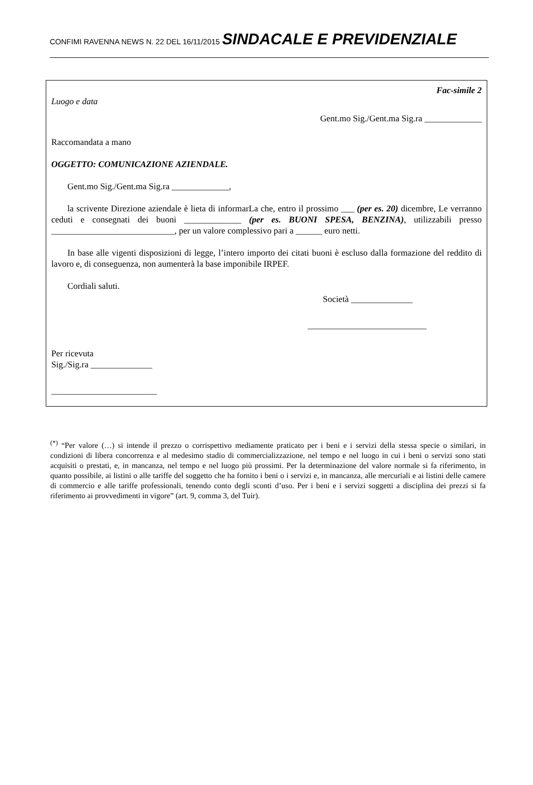CONFIMI RAVENNA NEWS N. 22 DEL 16/11/2015 SINDACALE E PREVIDENZIALE
Fac-simile 2
Luogo e data
Gent.mo Sig./Gent.ma Sig.ra _____________
Raccomandata a mano
OGGETTO: COMUNICAZIONE AZIENDALE.
Gent.mo Sig./Gent.ma Sig.ra _____________,
la scrivente Direzione aziendale è lieta di informarLa che, entro il prossimo ___ (per es. 20) dicembre, Le verranno ceduti e consegnati dei buoni _____________ (per es. BUONI SPESA, BENZINA), utilizzabili presso ____________________________, per un valore complessivo pari a ______ euro netti.
In base alle vigenti disposizioni di legge, l’intero importo dei citati buoni è escluso dalla formazione del reddito di lavoro e, di conseguenza, non aumenterà la base imponibile IRPEF.
Cordiali saluti.
Società ______________
___________________________
Per ricevuta
Sig./Sig.ra ______________
________________________
<sup>(*)</sup> “Per valore (…) si intende il prezzo o corrispettivo mediamente praticato per i beni e i servizi della stessa specie o similari, in condizioni di libera concorrenza e al medesimo stadio di commercializzazione, nel tempo e nel luogo in cui i beni o servizi sono stati acquisiti o prestati, e, in mancanza, nel tempo e nel luogo più prossimi. Per la determinazione del valore normale si fa riferimento, in quanto possibile, ai listini o alle tariffe del soggetto che ha fornito i beni o i servizi e, in mancanza, alle mercuriali e ai listini delle camere di commercio e alle tariffe professionali, tenendo conto degli sconti d’uso. Per i beni e i servizi soggetti a disciplina dei prezzi si fa riferimento ai provvedimenti in vigore” (art. 9, comma 3, del Tuir).